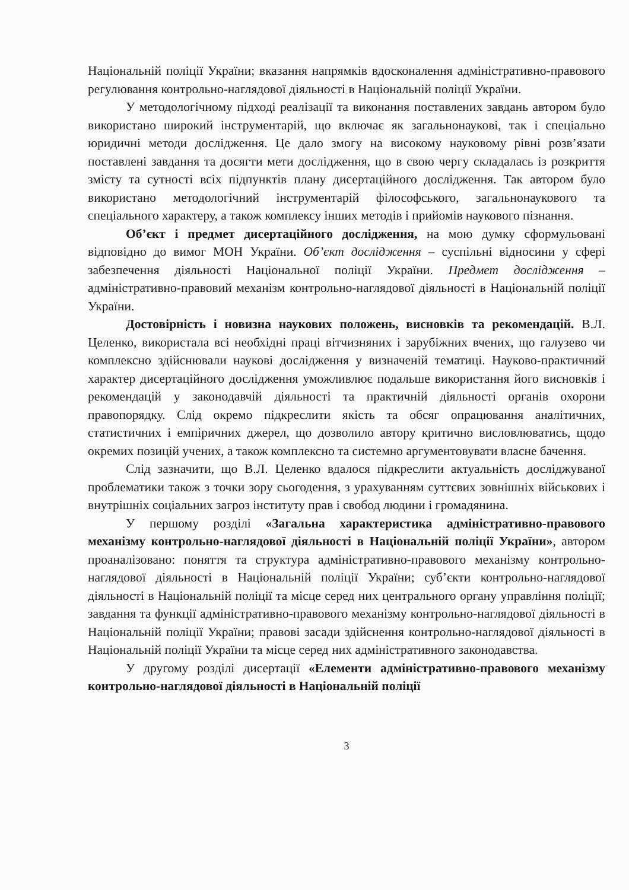Національній поліції України; вказання напрямків вдосконалення адміністративно-правового регулювання контрольно-наглядової діяльності в Національній поліції України.
У методологічному підході реалізації та виконання поставлених завдань автором було використано широкий інструментарій, що включає як загальнонаукові, так і спеціально юридичні методи дослідження. Це дало змогу на високому науковому рівні розв’язати поставлені завдання та досягти мети дослідження, що в свою чергу складалась із розкриття змісту та сутності всіх підпунктів плану дисертаційного дослідження. Так автором було використано методологічний інструментарій філософського, загальнонаукового та спеціального характеру, а також комплексу інших методів і прийомів наукового пізнання.
Об’єкт і предмет дисертаційного дослідження, на мою думку сформульовані відповідно до вимог МОН України. Об’єкт дослідження – суспільні відносини у сфері забезпечення діяльності Національної поліції України. Предмет дослідження – адміністративно-правовий механізм контрольно-наглядової діяльності в Національній поліції України.
Достовірність і новизна наукових положень, висновків та рекомендацій. В.Л. Целенко, використала всі необхідні праці вітчизняних і зарубіжних вчених, що галузево чи комплексно здійснювали наукові дослідження у визначеній тематиці. Науково-практичний характер дисертаційного дослідження уможливлює подальше використання його висновків і рекомендацій у законодавчій діяльності та практичній діяльності органів охорони правопорядку. Слід окремо підкреслити якість та обсяг опрацювання аналітичних, статистичних і емпіричних джерел, що дозволило автору критично висловлюватись, щодо окремих позицій учених, а також комплексно та системно аргументовувати власне бачення.
Слід зазначити, що В.Л. Целенко вдалося підкреслити актуальність досліджуваної проблематики також з точки зору сьогодення, з урахуванням суттєвих зовнішніх військових і внутрішніх соціальних загроз інституту прав і свобод людини і громадянина.
У першому розділі «Загальна характеристика адміністративно-правового механізму контрольно-наглядової діяльності в Національній поліції України», автором проаналізовано: поняття та структура адміністративно-правового механізму контрольно-наглядової діяльності в Національній поліції України; суб’єкти контрольно-наглядової діяльності в Національній поліції та місце серед них центрального органу управління поліції; завдання та функції адміністративно-правового механізму контрольно-наглядової діяльності в Національній поліції України; правові засади здійснення контрольно-наглядової діяльності в Національній поліції України та місце серед них адміністративного законодавства.
У другому розділі дисертації «Елементи адміністративно-правового механізму контрольно-наглядової діяльності в Національній поліції
3